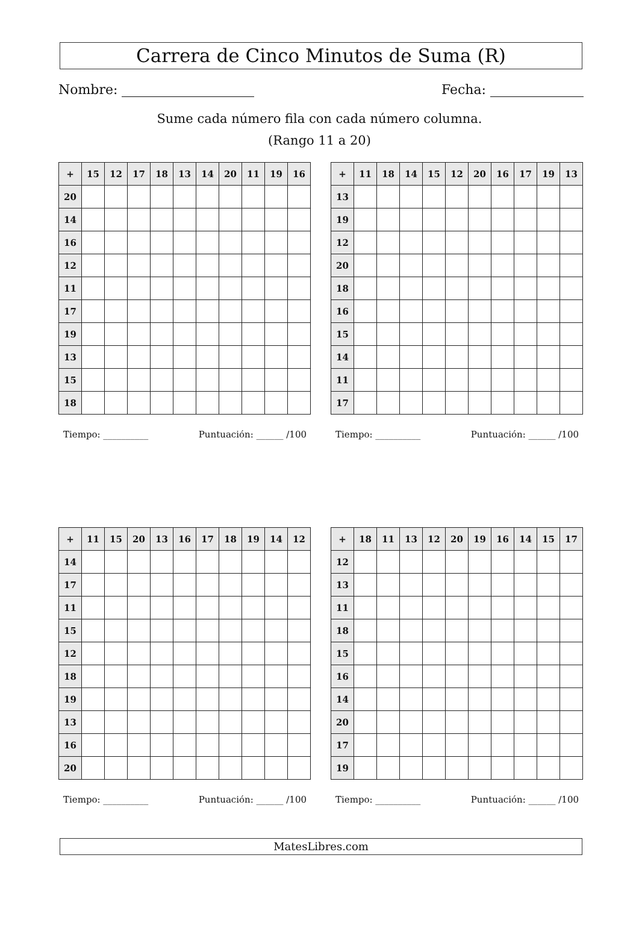Carrera de Cinco Minutos de Suma (R)
Nombre: Fecha:
Sume cada número fila con cada número columna.
(Rango 11 a 20)
| + | 15 | 12 | 17 | 18 | 13 | 14 | 20 | 11 | 19 | 16 |
| --- | --- | --- | --- | --- | --- | --- | --- | --- | --- | --- |
| 20 | | | | | | | | | | |
| 14 | | | | | | | | | | |
| 16 | | | | | | | | | | |
| 12 | | | | | | | | | | |
| 11 | | | | | | | | | | |
| 17 | | | | | | | | | | |
| 19 | | | | | | | | | | |
| 13 | | | | | | | | | | |
| 15 | | | | | | | | | | |
| 18 | | | | | | | | | | |
Tiempo: __________ Puntuación: ______ /100
| + | 11 | 18 | 14 | 15 | 12 | 20 | 16 | 17 | 19 | 13 |
| --- | --- | --- | --- | --- | --- | --- | --- | --- | --- | --- |
| 13 | | | | | | | | | | |
| 19 | | | | | | | | | | |
| 12 | | | | | | | | | | |
| 20 | | | | | | | | | | |
| 18 | | | | | | | | | | |
| 16 | | | | | | | | | | |
| 15 | | | | | | | | | | |
| 14 | | | | | | | | | | |
| 11 | | | | | | | | | | |
| 17 | | | | | | | | | | |
Tiempo: __________ Puntuación: ______ /100
| + | 11 | 15 | 20 | 13 | 16 | 17 | 18 | 19 | 14 | 12 |
| --- | --- | --- | --- | --- | --- | --- | --- | --- | --- | --- |
| 14 | | | | | | | | | | |
| 17 | | | | | | | | | | |
| 11 | | | | | | | | | | |
| 15 | | | | | | | | | | |
| 12 | | | | | | | | | | |
| 18 | | | | | | | | | | |
| 19 | | | | | | | | | | |
| 13 | | | | | | | | | | |
| 16 | | | | | | | | | | |
| 20 | | | | | | | | | | |
Tiempo: __________ Puntuación: ______ /100
| + | 18 | 11 | 13 | 12 | 20 | 19 | 16 | 14 | 15 | 17 |
| --- | --- | --- | --- | --- | --- | --- | --- | --- | --- | --- |
| 12 | | | | | | | | | | |
| 13 | | | | | | | | | | |
| 11 | | | | | | | | | | |
| 18 | | | | | | | | | | |
| 15 | | | | | | | | | | |
| 16 | | | | | | | | | | |
| 14 | | | | | | | | | | |
| 20 | | | | | | | | | | |
| 17 | | | | | | | | | | |
| 19 | | | | | | | | | | |
Tiempo: __________ Puntuación: ______ /100
MatesLibres.com